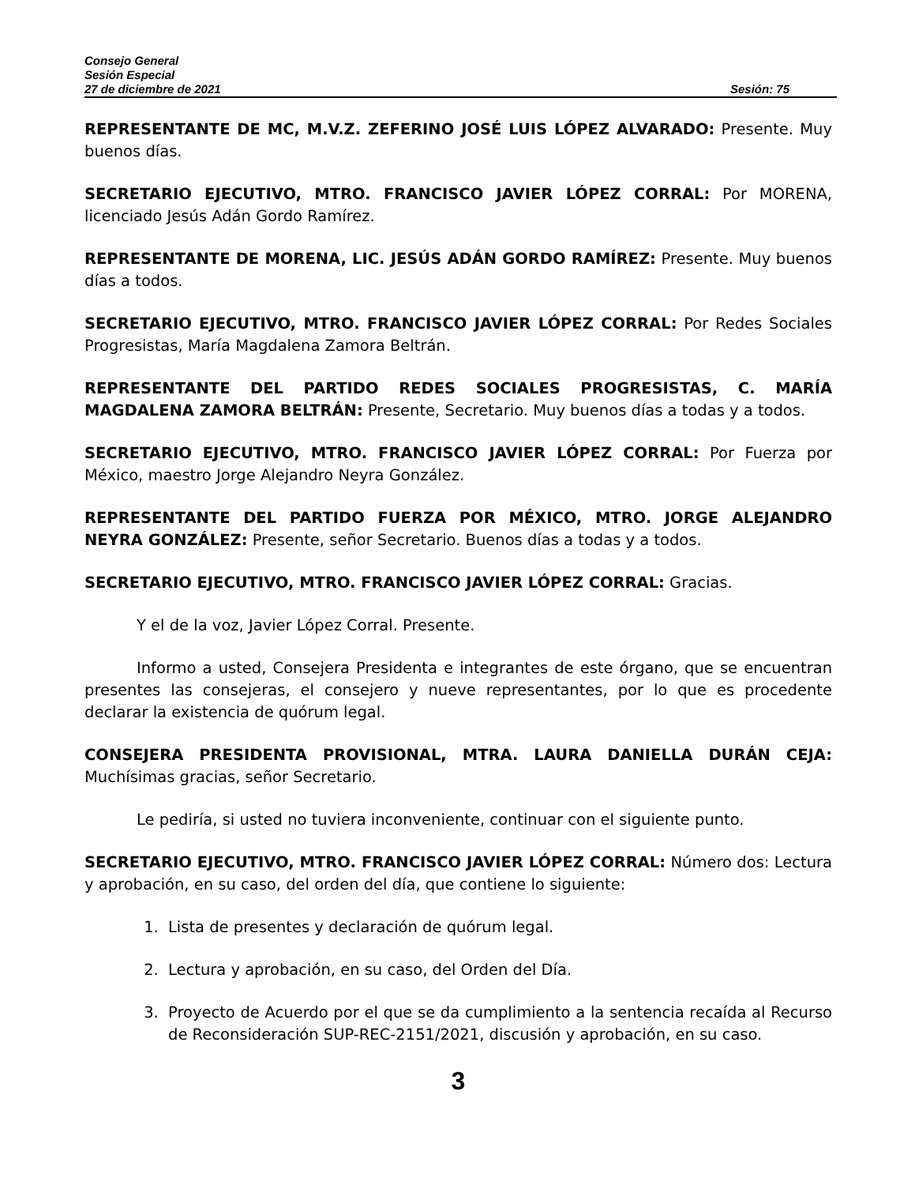Consejo General
Sesión Especial
27 de diciembre de 2021 Sesión: 75
REPRESENTANTE DE MC, M.V.Z. ZEFERINO JOSÉ LUIS LÓPEZ ALVARADO: Presente. Muy buenos días.
SECRETARIO EJECUTIVO, MTRO. FRANCISCO JAVIER LÓPEZ CORRAL: Por MORENA, licenciado Jesús Adán Gordo Ramírez.
REPRESENTANTE DE MORENA, LIC. JESÚS ADÁN GORDO RAMÍREZ: Presente. Muy buenos días a todos.
SECRETARIO EJECUTIVO, MTRO. FRANCISCO JAVIER LÓPEZ CORRAL: Por Redes Sociales Progresistas, María Magdalena Zamora Beltrán.
REPRESENTANTE DEL PARTIDO REDES SOCIALES PROGRESISTAS, C. MARÍA MAGDALENA ZAMORA BELTRÁN: Presente, Secretario. Muy buenos días a todas y a todos.
SECRETARIO EJECUTIVO, MTRO. FRANCISCO JAVIER LÓPEZ CORRAL: Por Fuerza por México, maestro Jorge Alejandro Neyra González.
REPRESENTANTE DEL PARTIDO FUERZA POR MÉXICO, MTRO. JORGE ALEJANDRO NEYRA GONZÁLEZ: Presente, señor Secretario. Buenos días a todas y a todos.
SECRETARIO EJECUTIVO, MTRO. FRANCISCO JAVIER LÓPEZ CORRAL: Gracias.
Y el de la voz, Javier López Corral. Presente.
Informo a usted, Consejera Presidenta e integrantes de este órgano, que se encuentran presentes las consejeras, el consejero y nueve representantes, por lo que es procedente declarar la existencia de quórum legal.
CONSEJERA PRESIDENTA PROVISIONAL, MTRA. LAURA DANIELLA DURÁN CEJA: Muchísimas gracias, señor Secretario.
Le pediría, si usted no tuviera inconveniente, continuar con el siguiente punto.
SECRETARIO EJECUTIVO, MTRO. FRANCISCO JAVIER LÓPEZ CORRAL: Número dos: Lectura y aprobación, en su caso, del orden del día, que contiene lo siguiente:
1. Lista de presentes y declaración de quórum legal.
2. Lectura y aprobación, en su caso, del Orden del Día.
3. Proyecto de Acuerdo por el que se da cumplimiento a la sentencia recaída al Recurso de Reconsideración SUP-REC-2151/2021, discusión y aprobación, en su caso.
3